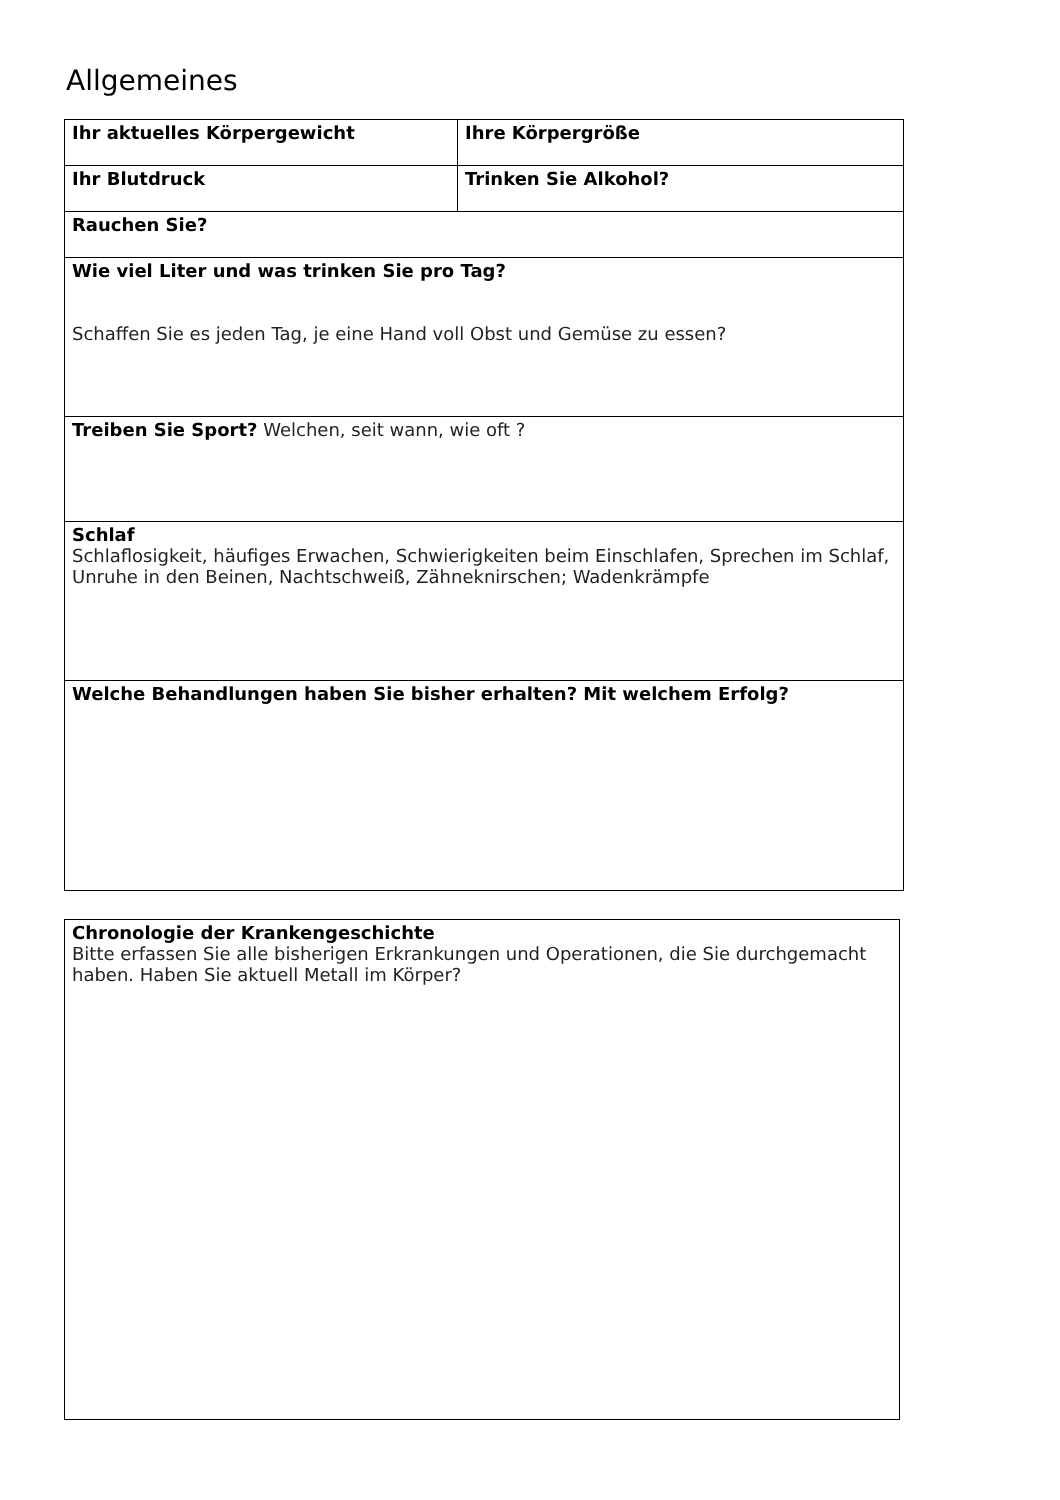Allgemeines
| Ihr aktuelles Körpergewicht | Ihre Körpergröße |
| Ihr Blutdruck | Trinken Sie Alkohol? |
| Rauchen Sie? | |
| Wie viel Liter und was trinken Sie pro Tag? Schaffen Sie es jeden Tag, je eine Hand voll Obst und Gemüse zu essen? | |
| Treiben Sie Sport? Welchen, seit wann, wie oft ? | |
| Schlaf Schlaflosigkeit, häufiges Erwachen, Schwierigkeiten beim Einschlafen, Sprechen im Schlaf, Unruhe in den Beinen, Nachtschweiß, Zähneknirschen; Wadenkrämpfe | |
| Welche Behandlungen haben Sie bisher erhalten? Mit welchem Erfolg? | |
| Chronologie der Krankengeschichte Bitte erfassen Sie alle bisherigen Erkrankungen und Operationen, die Sie durchgemacht haben. Haben Sie aktuell Metall im Körper? |